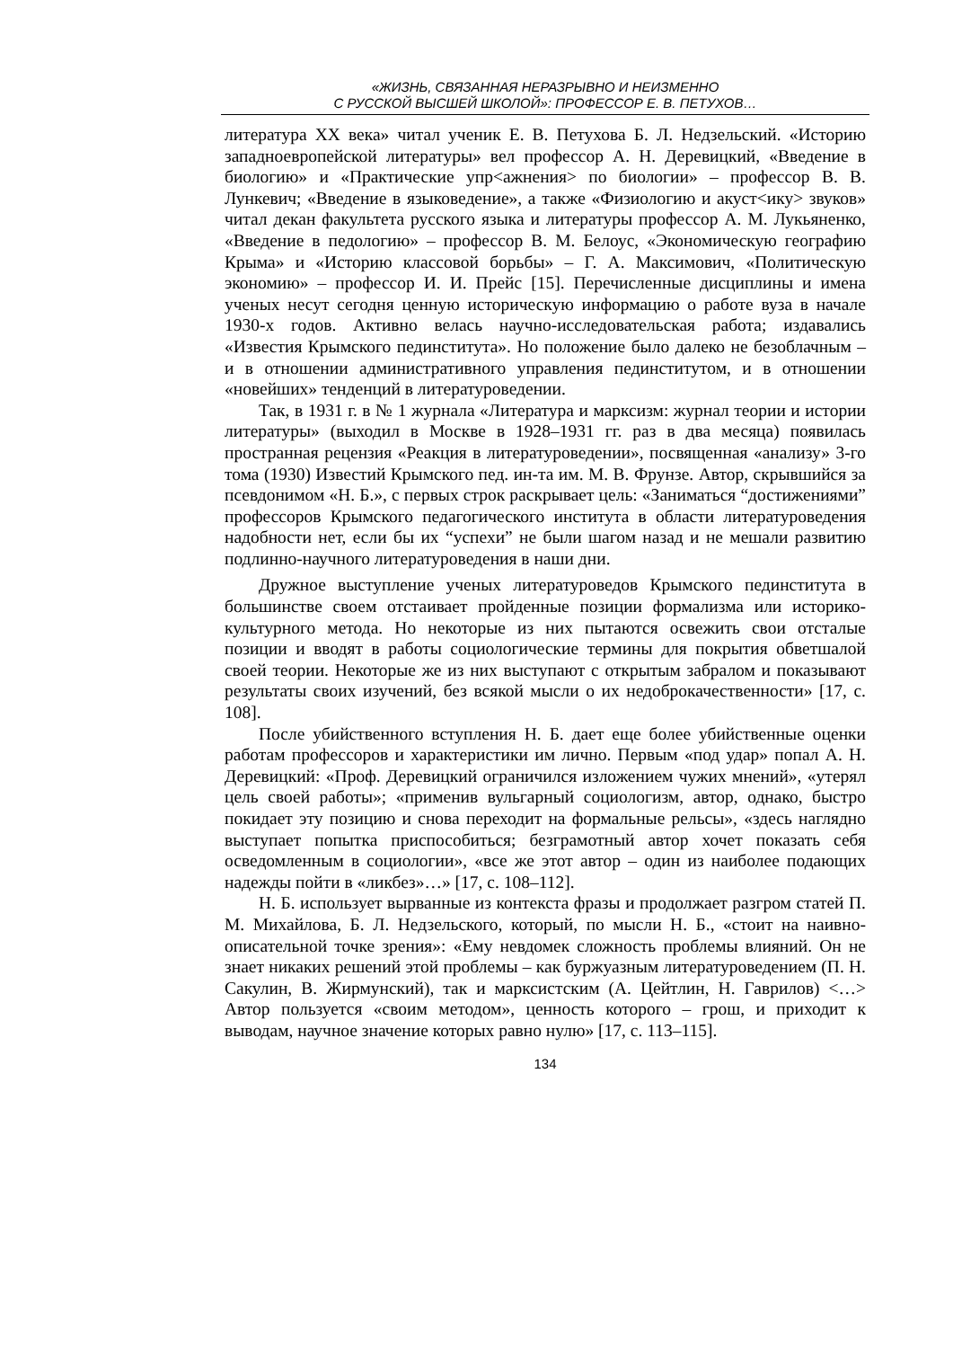«ЖИЗНЬ, СВЯЗАННАЯ НЕРАЗРЫВНО И НЕИЗМЕННО
С РУССКОЙ ВЫСШЕЙ ШКОЛОЙ»: ПРОФЕССОР Е. В. ПЕТУХОВ…
литература XX века» читал ученик Е. В. Петухова Б. Л. Недзельский. «Историю западноевропейской литературы» вел профессор А. Н. Деревицкий, «Введение в биологию» и «Практические упр<ажнения> по биологии» – профессор В. В. Лункевич; «Введение в языковедение», а также «Физиологию и акуст<ику> звуков» читал декан факультета русского языка и литературы профессор А. М. Лукьяненко, «Введение в педологию» – профессор В. М. Белоус, «Экономическую географию Крыма» и «Историю классовой борьбы» – Г. А. Максимович, «Политическую экономию» – профессор И. И. Прейс [15]. Перечисленные дисциплины и имена ученых несут сегодня ценную историческую информацию о работе вуза в начале 1930-х годов. Активно велась научно-исследовательская работа; издавались «Известия Крымского пединститута». Но положение было далеко не безоблачным – и в отношении административного управления пединститутом, и в отношении «новейших» тенденций в литературоведении.
Так, в 1931 г. в № 1 журнала «Литература и марксизм: журнал теории и истории литературы» (выходил в Москве в 1928–1931 гг. раз в два месяца) появилась пространная рецензия «Реакция в литературоведении», посвященная «анализу» 3-го тома (1930) Известий Крымского пед. ин-та им. М. В. Фрунзе. Автор, скрывшийся за псевдонимом «Н. Б.», с первых строк раскрывает цель: «Заниматься “достижениями” профессоров Крымского педагогического института в области литературоведения надобности нет, если бы их “успехи” не были шагом назад и не мешали развитию подлинно-научного литературоведения в наши дни.
Дружное выступление ученых литературоведов Крымского пединститута в большинстве своем отстаивает пройденные позиции формализма или историко-культурного метода. Но некоторые из них пытаются освежить свои отсталые позиции и вводят в работы социологические термины для покрытия обветшалой своей теории. Некоторые же из них выступают с открытым забралом и показывают результаты своих изучений, без всякой мысли о их недоброкачественности» [17, с. 108].
После убийственного вступления Н. Б. дает еще более убийственные оценки работам профессоров и характеристики им лично. Первым «под удар» попал А. Н. Деревицкий: «Проф. Деревицкий ограничился изложением чужих мнений», «утерял цель своей работы»; «применив вульгарный социологизм, автор, однако, быстро покидает эту позицию и снова переходит на формальные рельсы», «здесь наглядно выступает попытка приспособиться; безграмотный автор хочет показать себя осведомленным в социологии», «все же этот автор – один из наиболее подающих надежды пойти в «ликбез»…» [17, с. 108–112].
Н. Б. использует вырванные из контекста фразы и продолжает разгром статей П. М. Михайлова, Б. Л. Недзельского, который, по мысли Н. Б., «стоит на наивно-описательной точке зрения»: «Ему невдомек сложность проблемы влияний. Он не знает никаких решений этой проблемы – как буржуазным литературоведением (П. Н. Сакулин, В. Жирмунский), так и марксистским (А. Цейтлин, Н. Гаврилов) <…> Автор пользуется «своим методом», ценность которого – грош, и приходит к выводам, научное значение которых равно нулю» [17, с. 113–115].
134